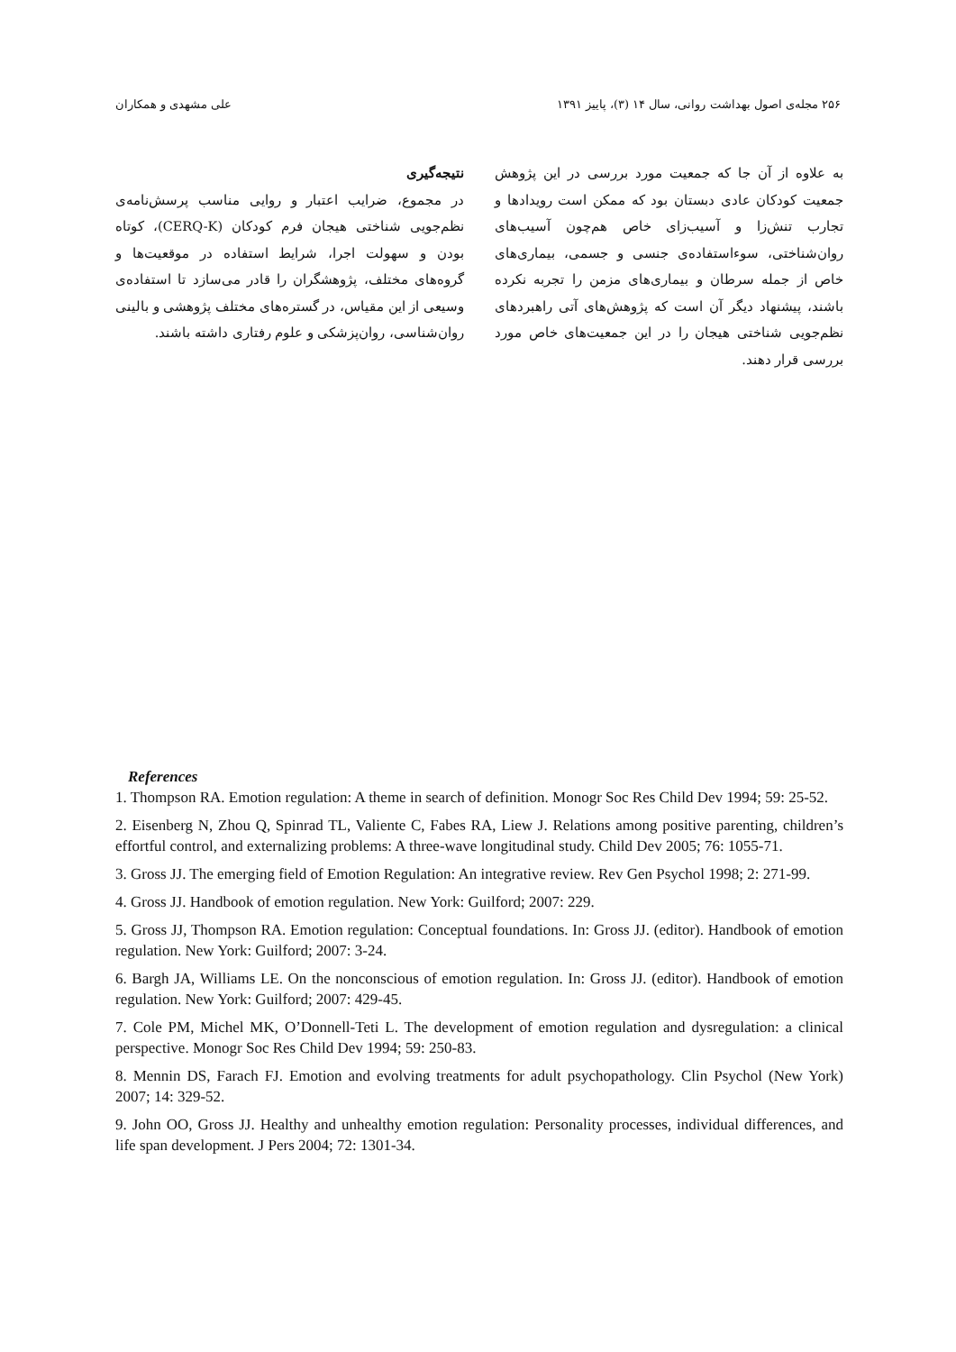۲۵۶ مجله‌ی اصول بهداشت روانی، سال ۱۴ (۳)، پاییز ۱۳۹۱ علی مشهدی و همکاران
به علاوه از آن جا که جمعیت مورد بررسی در این پژوهش جمعیت کودکان عادی دبستان بود که ممکن است رویدادها و تجارب تنش‌زا و آسیب‌زای خاص هم‌چون آسیب‌های روان‌شناختی، سوءاستفاده‌ی جنسی و جسمی، بیماری‌های خاص از جمله سرطان و بیماری‌های مزمن را تجربه نکرده باشند، پیشنهاد دیگر آن است که پژوهش‌های آتی راهبردهای نظم‌جویی شناختی هیجان را در این جمعیت‌های خاص مورد بررسی قرار دهند.
نتیجه‌گیری
در مجموع، ضرایب اعتبار و روایی مناسب پرسش‌نامه‌ی نظم‌جویی شناختی هیجان فرم کودکان (CERQ-K)، کوتاه بودن و سهولت اجرا، شرایط استفاده در موقعیت‌ها و گروه‌های مختلف، پژوهشگران را قادر می‌سازد تا استفاده‌ی وسیعی از این مقیاس، در گستره‌های مختلف پژوهشی و بالینی روان‌شناسی، روان‌پزشکی و علوم رفتاری داشته باشند.
References
1. Thompson RA. Emotion regulation: A theme in search of definition. Monogr Soc Res Child Dev 1994; 59: 25-52.
2. Eisenberg N, Zhou Q, Spinrad TL, Valiente C, Fabes RA, Liew J. Relations among positive parenting, children’s effortful control, and externalizing problems: A three-wave longitudinal study. Child Dev 2005; 76: 1055-71.
3. Gross JJ. The emerging field of Emotion Regulation: An integrative review. Rev Gen Psychol 1998; 2: 271-99.
4. Gross JJ. Handbook of emotion regulation. New York: Guilford; 2007: 229.
5. Gross JJ, Thompson RA. Emotion regulation: Conceptual foundations. In: Gross JJ. (editor). Handbook of emotion regulation. New York: Guilford; 2007: 3-24.
6. Bargh JA, Williams LE. On the nonconscious of emotion regulation. In: Gross JJ. (editor). Handbook of emotion regulation. New York: Guilford; 2007: 429-45.
7. Cole PM, Michel MK, O’Donnell-Teti L. The development of emotion regulation and dysregulation: a clinical perspective. Monogr Soc Res Child Dev 1994; 59: 250-83.
8. Mennin DS, Farach FJ. Emotion and evolving treatments for adult psychopathology. Clin Psychol (New York) 2007; 14: 329-52.
9. John OO, Gross JJ. Healthy and unhealthy emotion regulation: Personality processes, individual differences, and life span development. J Pers 2004; 72: 1301-34.